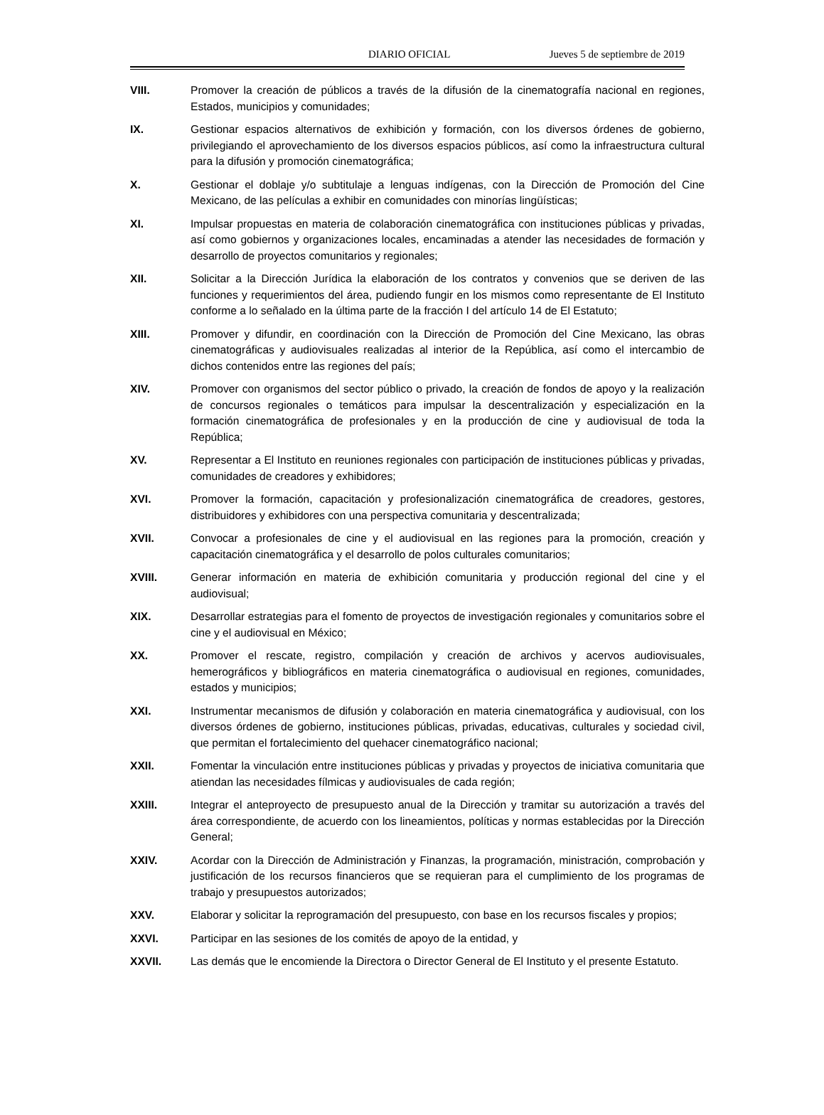DIARIO OFICIAL Jueves 5 de septiembre de 2019
VIII. Promover la creación de públicos a través de la difusión de la cinematografía nacional en regiones, Estados, municipios y comunidades;
IX. Gestionar espacios alternativos de exhibición y formación, con los diversos órdenes de gobierno, privilegiando el aprovechamiento de los diversos espacios públicos, así como la infraestructura cultural para la difusión y promoción cinematográfica;
X. Gestionar el doblaje y/o subtitulaje a lenguas indígenas, con la Dirección de Promoción del Cine Mexicano, de las películas a exhibir en comunidades con minorías lingüísticas;
XI. Impulsar propuestas en materia de colaboración cinematográfica con instituciones públicas y privadas, así como gobiernos y organizaciones locales, encaminadas a atender las necesidades de formación y desarrollo de proyectos comunitarios y regionales;
XII. Solicitar a la Dirección Jurídica la elaboración de los contratos y convenios que se deriven de las funciones y requerimientos del área, pudiendo fungir en los mismos como representante de El Instituto conforme a lo señalado en la última parte de la fracción I del artículo 14 de El Estatuto;
XIII. Promover y difundir, en coordinación con la Dirección de Promoción del Cine Mexicano, las obras cinematográficas y audiovisuales realizadas al interior de la República, así como el intercambio de dichos contenidos entre las regiones del país;
XIV. Promover con organismos del sector público o privado, la creación de fondos de apoyo y la realización de concursos regionales o temáticos para impulsar la descentralización y especialización en la formación cinematográfica de profesionales y en la producción de cine y audiovisual de toda la República;
XV. Representar a El Instituto en reuniones regionales con participación de instituciones públicas y privadas, comunidades de creadores y exhibidores;
XVI. Promover la formación, capacitación y profesionalización cinematográfica de creadores, gestores, distribuidores y exhibidores con una perspectiva comunitaria y descentralizada;
XVII. Convocar a profesionales de cine y el audiovisual en las regiones para la promoción, creación y capacitación cinematográfica y el desarrollo de polos culturales comunitarios;
XVIII. Generar información en materia de exhibición comunitaria y producción regional del cine y el audiovisual;
XIX. Desarrollar estrategias para el fomento de proyectos de investigación regionales y comunitarios sobre el cine y el audiovisual en México;
XX. Promover el rescate, registro, compilación y creación de archivos y acervos audiovisuales, hemerográficos y bibliográficos en materia cinematográfica o audiovisual en regiones, comunidades, estados y municipios;
XXI. Instrumentar mecanismos de difusión y colaboración en materia cinematográfica y audiovisual, con los diversos órdenes de gobierno, instituciones públicas, privadas, educativas, culturales y sociedad civil, que permitan el fortalecimiento del quehacer cinematográfico nacional;
XXII. Fomentar la vinculación entre instituciones públicas y privadas y proyectos de iniciativa comunitaria que atiendan las necesidades fílmicas y audiovisuales de cada región;
XXIII. Integrar el anteproyecto de presupuesto anual de la Dirección y tramitar su autorización a través del área correspondiente, de acuerdo con los lineamientos, políticas y normas establecidas por la Dirección General;
XXIV. Acordar con la Dirección de Administración y Finanzas, la programación, ministración, comprobación y justificación de los recursos financieros que se requieran para el cumplimiento de los programas de trabajo y presupuestos autorizados;
XXV. Elaborar y solicitar la reprogramación del presupuesto, con base en los recursos fiscales y propios;
XXVI. Participar en las sesiones de los comités de apoyo de la entidad, y
XXVII. Las demás que le encomiende la Directora o Director General de El Instituto y el presente Estatuto.